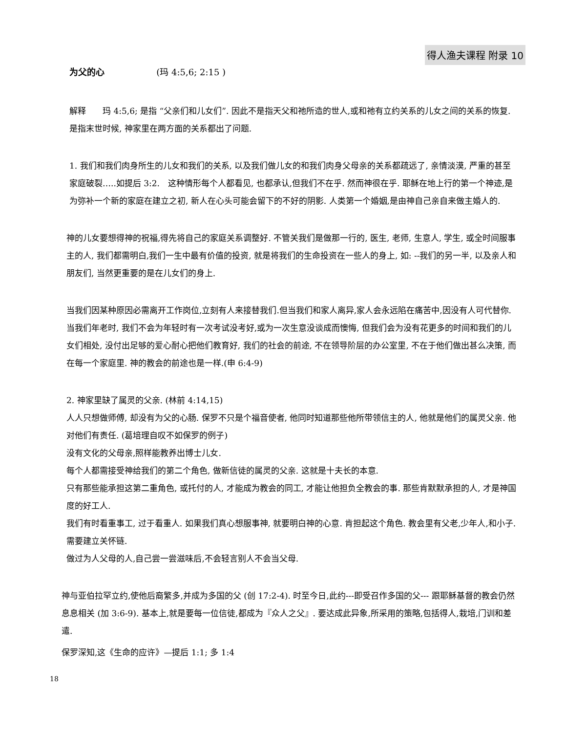得人渔夫课程 附录 10
为父的心 (玛 4:5,6; 2:15 )
解释　　玛 4:5,6; 是指 “父亲们和儿女们”. 因此不是指天父和祂所造的世人,或和祂有立约关系的儿女之间的关系的恢复. 是指末世时候, 神家里在两方面的关系都出了问题.
1. 我们和我们肉身所生的儿女和我们的关系, 以及我们做儿女的和我们肉身父母亲的关系都疏远了, 亲情淡漠, 严重的甚至家庭破裂…..如提后 3:2.　这种情形每个人都看见, 也都承认,但我们不在乎. 然而神很在乎. 耶稣在地上行的第一个神迹,是为弥补一个新的家庭在建立之初, 新人在心头可能会留下的不好的阴影. 人类第一个婚姻,是由神自己亲自来做主婚人的.
神的儿女要想得神的祝福,得先将自己的家庭关系调整好. 不管关我们是做那一行的, 医生, 老师, 生意人, 学生, 或全时间服事主的人, 我们都需明白,我们一生中最有价值的投资, 就是将我们的生命投资在一些人的身上, 如: --我们的另一半, 以及亲人和朋友们, 当然更重要的是在儿女们的身上.
当我们因某种原因必需离开工作岗位,立刻有人来接替我们.但当我们和家人离异,家人会永远陷在痛苦中,因没有人可代替你.当我们年老时, 我们不会为年轻时有一次考试没考好,或为一次生意没谈成而懊悔, 但我们会为没有花更多的时间和我们的儿女们相处, 没付出足够的爱心耐心把他们教育好, 我们的社会的前途, 不在领导阶层的办公室里, 不在于他们做出甚么决策, 而在每一个家庭里. 神的教会的前途也是一样.(申 6:4-9)
2. 神家里缺了属灵的父亲. (林前 4:14,15)
人人只想做师傅, 却没有为父的心肠. 保罗不只是个福音使者, 他同时知道那些他所带领信主的人, 他就是他们的属灵父亲. 他对他们有责任. (葛培理自叹不如保罗的例子)
没有文化的父母亲,照样能教养出博士儿女.
每个人都需接受神给我们的第二个角色, 做新信徒的属灵的父亲. 这就是十夫长的本意.
只有那些能承担这第二重角色, 或托付的人, 才能成为教会的同工, 才能让他担负全教会的事. 那些肯默默承担的人, 才是神国度的好工人.
我们有时看重事工, 过于看重人. 如果我们真心想服事神, 就要明白神的心意. 肯担起这个角色. 教会里有父老,少年人,和小子. 需要建立关怀链.
做过为人父母的人,自己尝一尝滋味后,不会轻言别人不会当父母.
神与亚伯拉罕立约,使他后裔繁多,并成为多国的父 (创 17:2-4). 时至今日,此约---即受召作多国的父--- 跟耶稣基督的教会仍然息息相关 (加 3:6-9). 基本上,就是要每一位信徒,都成为『众人之父』. 要达成此异象,所采用的策略,包括得人,栽培,门训和差遣.
保罗深知,这《生命的应许》—提后 1:1; 多 1:4
18